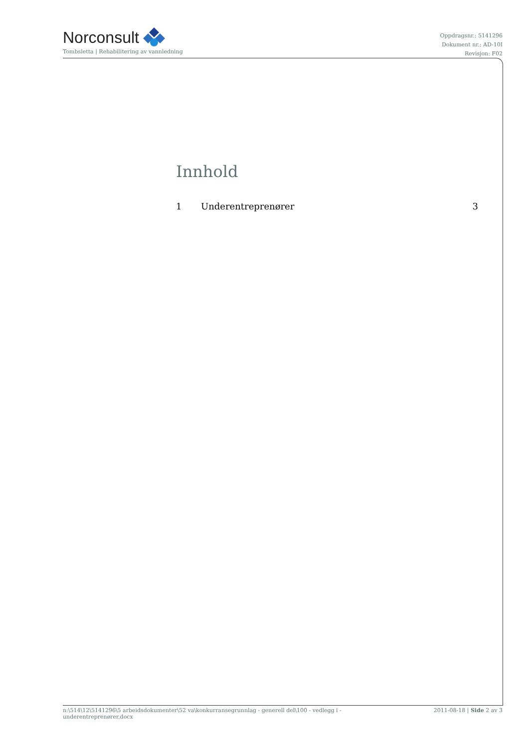Norconsult
Tombsletta | Rehabilitering av vannledning
Oppdragsnr.: 5141296
Dokument nr.: AD-10I
Revisjon: F02
Innhold
1 Underentreprenører 3
n:\514\12\5141296\5 arbeidsdokumenter\52 va\konkurransegrunnlag - generell del\100 - vedlegg i -
underentreprenører.docx
2011-08-18 | Side 2 av 3